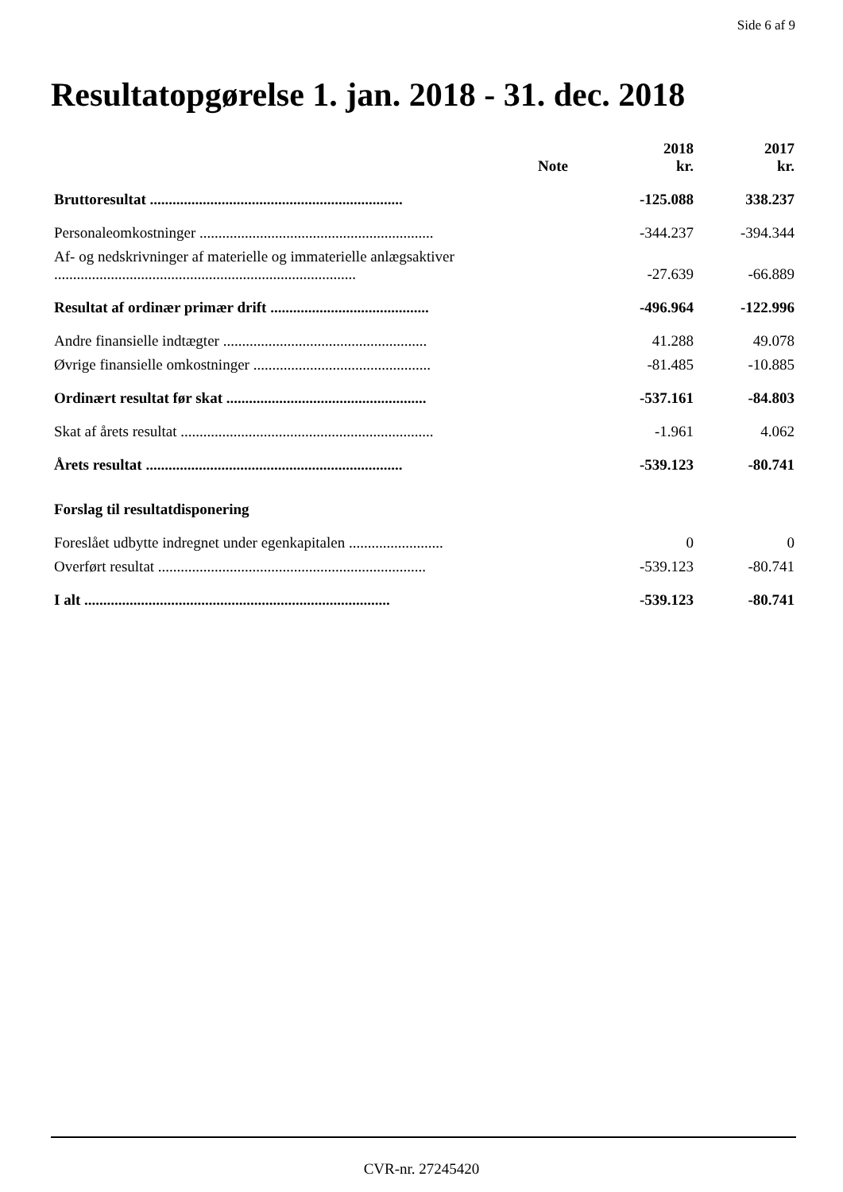Side 6 af 9
Resultatopgørelse 1. jan. 2018 - 31. dec. 2018
| | Note | 2018 kr. | 2017 kr. |
| --- | --- | --- | --- |
| Bruttoresultat ................................................................... | | -125.088 | 338.237 |
| Personaleomkostninger .............................................................. | | -344.237 | -394.344 |
| Af- og nedskrivninger af materielle og immaterielle anlægsaktiver ................................................................................ | | -27.639 | -66.889 |
| Resultat af ordinær primær drift .......................................... | | -496.964 | -122.996 |
| Andre finansielle indtægter ...................................................... | | 41.288 | 49.078 |
| Øvrige finansielle omkostninger ............................................... | | -81.485 | -10.885 |
| Ordinært resultat før skat ..................................................... | | -537.161 | -84.803 |
| Skat af årets resultat ................................................................... | | -1.961 | 4.062 |
| Årets resultat .................................................................... | | -539.123 | -80.741 |
| Forslag til resultatdisponering | | | |
| Foreslået udbytte indregnet under egenkapitalen ......................... | | 0 | 0 |
| Overført resultat ....................................................................... | | -539.123 | -80.741 |
| I alt ................................................................................. | | -539.123 | -80.741 |
CVR-nr. 27245420